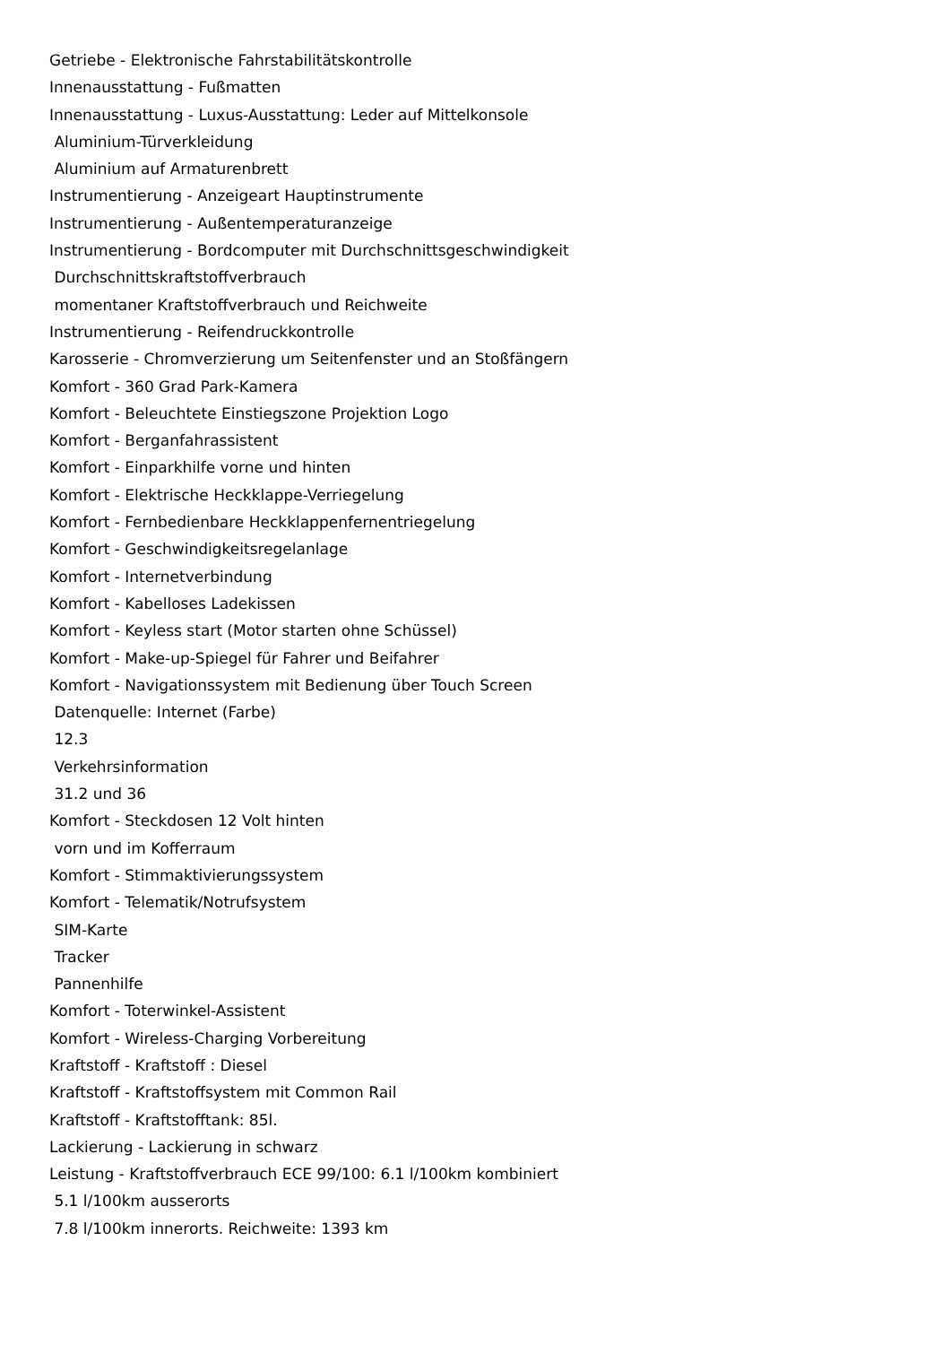Getriebe - Elektronische Fahrstabilitätskontrolle
Innenausstattung - Fußmatten
Innenausstattung - Luxus-Ausstattung: Leder auf Mittelkonsole
Aluminium-Türverkleidung
Aluminium auf Armaturenbrett
Instrumentierung - Anzeigeart Hauptinstrumente
Instrumentierung - Außentemperaturanzeige
Instrumentierung - Bordcomputer mit Durchschnittsgeschwindigkeit
Durchschnittskraftstoffverbrauch
momentaner Kraftstoffverbrauch und Reichweite
Instrumentierung - Reifendruckkontrolle
Karosserie - Chromverzierung um Seitenfenster und an Stoßfängern
Komfort - 360 Grad Park-Kamera
Komfort - Beleuchtete Einstiegszone Projektion Logo
Komfort - Berganfahrassistent
Komfort - Einparkhilfe vorne und hinten
Komfort - Elektrische Heckklappe-Verriegelung
Komfort - Fernbedienbare Heckklappenfernentriegelung
Komfort - Geschwindigkeitsregelanlage
Komfort - Internetverbindung
Komfort - Kabelloses Ladekissen
Komfort - Keyless start (Motor starten ohne Schüssel)
Komfort - Make-up-Spiegel für Fahrer und Beifahrer
Komfort - Navigationssystem mit Bedienung über Touch Screen
Datenquelle: Internet (Farbe)
12.3
Verkehrsinformation
31.2 und 36
Komfort - Steckdosen 12 Volt hinten
vorn und im Kofferraum
Komfort - Stimmaktivierungssystem
Komfort - Telematik/Notrufsystem
SIM-Karte
Tracker
Pannenhilfe
Komfort - Toterwinkel-Assistent
Komfort - Wireless-Charging Vorbereitung
Kraftstoff - Kraftstoff : Diesel
Kraftstoff - Kraftstoffsystem mit Common Rail
Kraftstoff - Kraftstofftank: 85l.
Lackierung - Lackierung in schwarz
Leistung - Kraftstoffverbrauch ECE 99/100: 6.1 l/100km kombiniert
5.1 l/100km ausserorts
7.8 l/100km innerorts. Reichweite: 1393 km